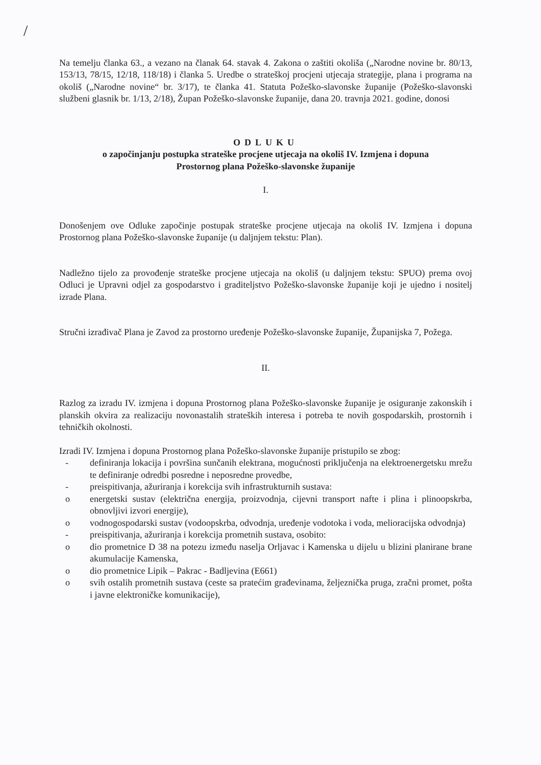/
Na temelju članka 63., a vezano na članak 64. stavak 4. Zakona o zaštiti okoliša („Narodne novine br. 80/13, 153/13, 78/15, 12/18, 118/18) i članka 5. Uredbe o strateškoj procjeni utjecaja strategije, plana i programa na okoliš („Narodne novine“ br. 3/17), te članka 41. Statuta Požeško-slavonske županije (Požeško-slavonski službeni glasnik br. 1/13, 2/18), Župan Požeško-slavonske županije, dana 20. travnja 2021. godine, donosi
ODLUKU
o započinjanju postupka strateške procjene utjecaja na okoliš IV. Izmjena i dopuna
Prostornog plana Požeško-slavonske županije
I.
Donošenjem ove Odluke započinje postupak strateške procjene utjecaja na okoliš IV. Izmjena i dopuna Prostornog plana Požeško-slavonske županije (u daljnjem tekstu: Plan).
Nadležno tijelo za provođenje strateške procjene utjecaja na okoliš (u daljnjem tekstu: SPUO) prema ovoj Odluci je Upravni odjel za gospodarstvo i graditeljstvo Požeško-slavonske županije koji je ujedno i nositelj izrade Plana.
Stručni izrađivač Plana je Zavod za prostorno uređenje Požeško-slavonske županije, Županijska 7, Požega.
II.
Razlog za izradu IV. izmjena i dopuna Prostornog plana Požeško-slavonske županije je osiguranje zakonskih i planskih okvira za realizaciju novonastalih strateških interesa i potreba te novih gospodarskih, prostornih i tehničkih okolnosti.
Izradi IV. Izmjena i dopuna Prostornog plana Požeško-slavonske županije pristupilo se zbog:
- definiranja lokacija i površina sunčanih elektrana, mogućnosti priključenja na elektroenergetsku mrežu te definiranje odredbi posredne i neposredne provedbe,
- preispitivanja, ažuriranja i korekcija svih infrastrukturnih sustava:
o energetski sustav (električna energija, proizvodnja, cijevni transport nafte i plina i plinoopskrba, obnovljivi izvori energije),
o vodnogospodarski sustav (vodoopskrba, odvodnja, uređenje vodotoka i voda, melioracijska odvodnja)
- preispitivanja, ažuriranja i korekcija prometnih sustava, osobito:
o dio prometnice D 38 na potezu između naselja Orljavac i Kamenska u dijelu u blizini planirane brane akumulacije Kamenska,
o dio prometnice Lipik – Pakrac - Badljevina (E661)
o svih ostalih prometnih sustava (ceste sa pratećim građevinama, željeznička pruga, zračni promet, pošta i javne elektroničke komunikacije),